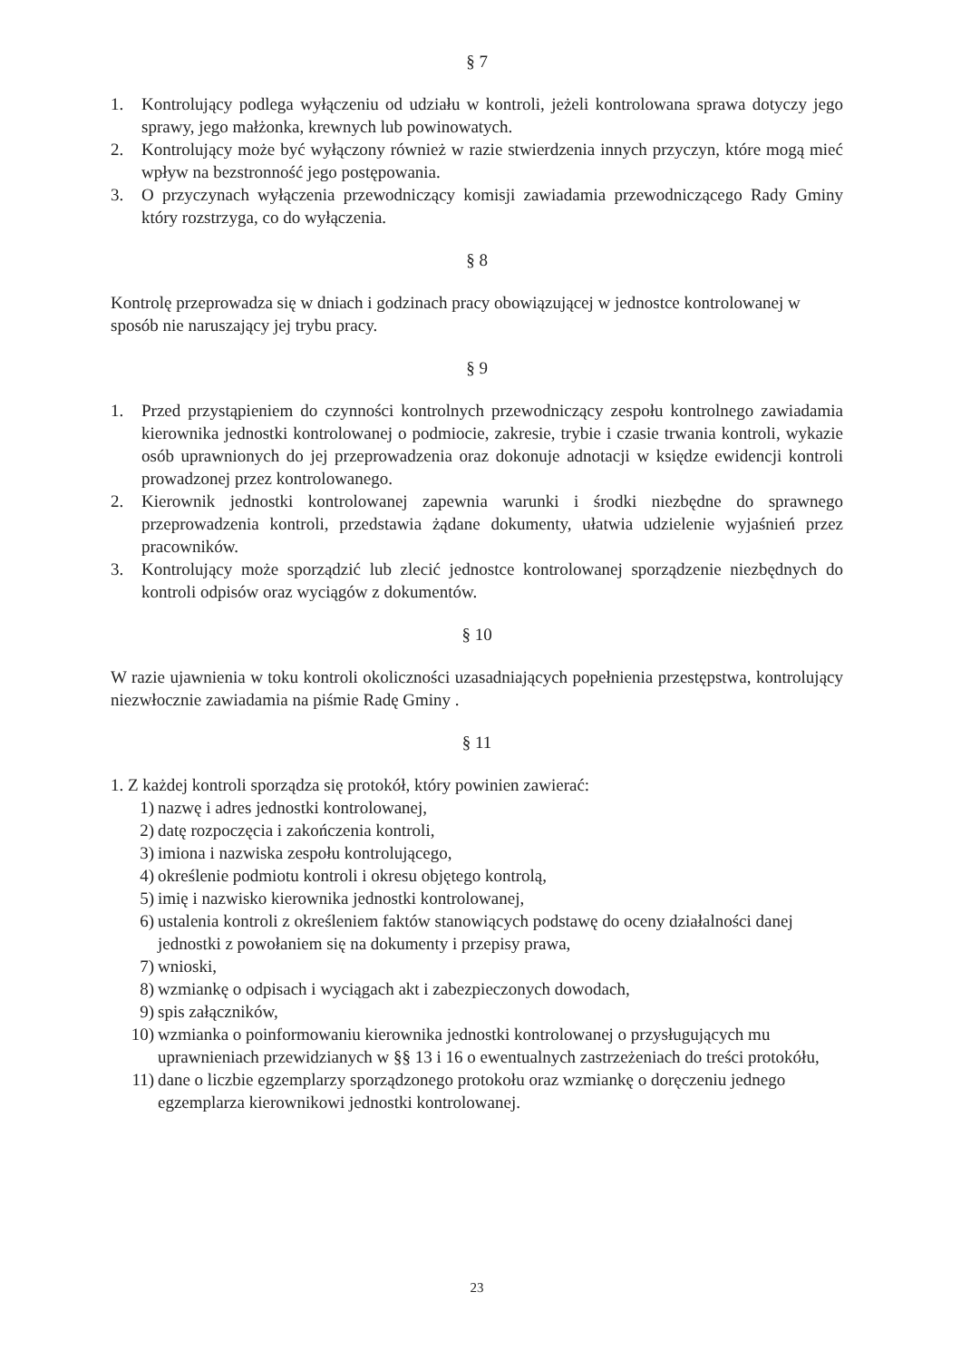§ 7
1. Kontrolujący podlega wyłączeniu od udziału w kontroli, jeżeli kontrolowana sprawa dotyczy jego sprawy, jego małżonka, krewnych lub powinowatych.
2. Kontrolujący może być wyłączony również w razie stwierdzenia innych przyczyn, które mogą mieć wpływ na bezstronność jego postępowania.
3. O przyczynach wyłączenia przewodniczący komisji zawiadamia przewodniczącego Rady Gminy który rozstrzyga, co do wyłączenia.
§ 8
Kontrolę przeprowadza się w dniach i godzinach pracy obowiązującej w jednostce kontrolowanej w sposób nie naruszający jej trybu pracy.
§ 9
1. Przed przystąpieniem do czynności kontrolnych przewodniczący zespołu kontrolnego zawiadamia kierownika jednostki kontrolowanej o podmiocie, zakresie, trybie i czasie trwania kontroli, wykazie osób uprawnionych do jej przeprowadzenia oraz dokonuje adnotacji w księdze ewidencji kontroli prowadzonej przez kontrolowanego.
2. Kierownik jednostki kontrolowanej zapewnia warunki i środki niezbędne do sprawnego przeprowadzenia kontroli, przedstawia żądane dokumenty, ułatwia udzielenie wyjaśnień przez pracowników.
3. Kontrolujący może sporządzić lub zlecić jednostce kontrolowanej sporządzenie niezbędnych do kontroli odpisów oraz wyciągów z dokumentów.
§ 10
W razie ujawnienia w toku kontroli okoliczności uzasadniających popełnienia przestępstwa, kontrolujący niezwłocznie zawiadamia na piśmie Radę Gminy .
§ 11
1. Z każdej kontroli sporządza się protokół, który powinien zawierać:
1) nazwę i adres jednostki kontrolowanej,
2) datę rozpoczęcia i zakończenia kontroli,
3) imiona i nazwiska zespołu kontrolującego,
4) określenie podmiotu kontroli i okresu objętego kontrolą,
5) imię i nazwisko kierownika jednostki kontrolowanej,
6) ustalenia kontroli z określeniem faktów stanowiących podstawę do oceny działalności danej jednostki z powołaniem się na dokumenty i przepisy prawa,
7) wnioski,
8) wzmiankę o odpisach i wyciągach akt i zabezpieczonych dowodach,
9) spis załączników,
10) wzmianka o poinformowaniu kierownika jednostki kontrolowanej o przysługujących mu uprawnieniach przewidzianych w §§ 13 i 16 o ewentualnych zastrzeżeniach do treści protokółu,
11) dane o liczbie egzemplarzy sporządzonego protokołu oraz wzmiankę o doręczeniu jednego egzemplarza kierownikowi jednostki kontrolowanej.
23